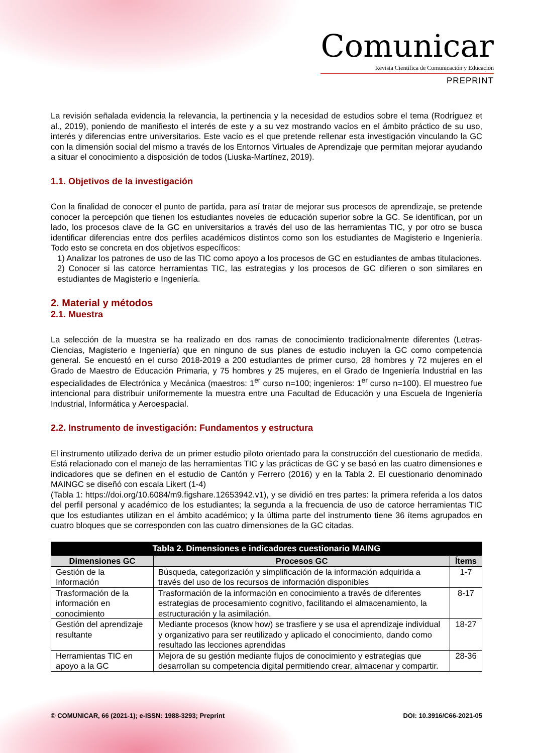Comunicar
Revista Científica de Comunicación y Educación
PREPRINT
La revisión señalada evidencia la relevancia, la pertinencia y la necesidad de estudios sobre el tema (Rodríguez et al., 2019), poniendo de manifiesto el interés de este y a su vez mostrando vacíos en el ámbito práctico de su uso, interés y diferencias entre universitarios. Este vacío es el que pretende rellenar esta investigación vinculando la GC con la dimensión social del mismo a través de los Entornos Virtuales de Aprendizaje que permitan mejorar ayudando a situar el conocimiento a disposición de todos (Liuska-Martínez, 2019).
1.1. Objetivos de la investigación
Con la finalidad de conocer el punto de partida, para así tratar de mejorar sus procesos de aprendizaje, se pretende conocer la percepción que tienen los estudiantes noveles de educación superior sobre la GC. Se identifican, por un lado, los procesos clave de la GC en universitarios a través del uso de las herramientas TIC, y por otro se busca identificar diferencias entre dos perfiles académicos distintos como son los estudiantes de Magisterio e Ingeniería. Todo esto se concreta en dos objetivos específicos:
1) Analizar los patrones de uso de las TIC como apoyo a los procesos de GC en estudiantes de ambas titulaciones.
2) Conocer si las catorce herramientas TIC, las estrategias y los procesos de GC difieren o son similares en estudiantes de Magisterio e Ingeniería.
2. Material y métodos
2.1. Muestra
La selección de la muestra se ha realizado en dos ramas de conocimiento tradicionalmente diferentes (Letras-Ciencias, Magisterio e Ingeniería) que en ninguno de sus planes de estudio incluyen la GC como competencia general. Se encuestó en el curso 2018-2019 a 200 estudiantes de primer curso, 28 hombres y 72 mujeres en el Grado de Maestro de Educación Primaria, y 75 hombres y 25 mujeres, en el Grado de Ingeniería Industrial en las especialidades de Electrónica y Mecánica (maestros: 1<sup>er</sup> curso n=100; ingenieros: 1<sup>er</sup> curso n=100). El muestreo fue intencional para distribuir uniformemente la muestra entre una Facultad de Educación y una Escuela de Ingeniería Industrial, Informática y Aeroespacial.
2.2. Instrumento de investigación: Fundamentos y estructura
El instrumento utilizado deriva de un primer estudio piloto orientado para la construcción del cuestionario de medida. Está relacionado con el manejo de las herramientas TIC y las prácticas de GC y se basó en las cuatro dimensiones e indicadores que se definen en el estudio de Cantón y Ferrero (2016) y en la Tabla 2. El cuestionario denominado MAINGC se diseñó con escala Likert (1-4)
(Tabla 1: https://doi.org/10.6084/m9.figshare.12653942.v1), y se dividió en tres partes: la primera referida a los datos del perfil personal y académico de los estudiantes; la segunda a la frecuencia de uso de catorce herramientas TIC que los estudiantes utilizan en el ámbito académico; y la última parte del instrumento tiene 36 ítems agrupados en cuatro bloques que se corresponden con las cuatro dimensiones de la GC citadas.
| Tabla 2. Dimensiones e indicadores cuestionario MAING | | |
| --- | --- | --- |
| Dimensiones GC | Procesos GC | Ítems |
| Gestión de la Información | Búsqueda, categorización y simplificación de la información adquirida a través del uso de los recursos de información disponibles | 1-7 |
| Trasformación de la información en conocimiento | Trasformación de la información en conocimiento a través de diferentes estrategias de procesamiento cognitivo, facilitando el almacenamiento, la estructuración y la asimilación. | 8-17 |
| Gestión del aprendizaje resultante | Mediante procesos (know how) se trasfiere y se usa el aprendizaje individual y organizativo para ser reutilizado y aplicado el conocimiento, dando como resultado las lecciones aprendidas | 18-27 |
| Herramientas TIC en apoyo a la GC | Mejora de su gestión mediante flujos de conocimiento y estrategias que desarrollan su competencia digital permitiendo crear, almacenar y compartir. | 28-36 |
© COMUNICAR, 66 (2021-1); e-ISSN: 1988-3293; Preprint DOI: 10.3916/C66-2021-05